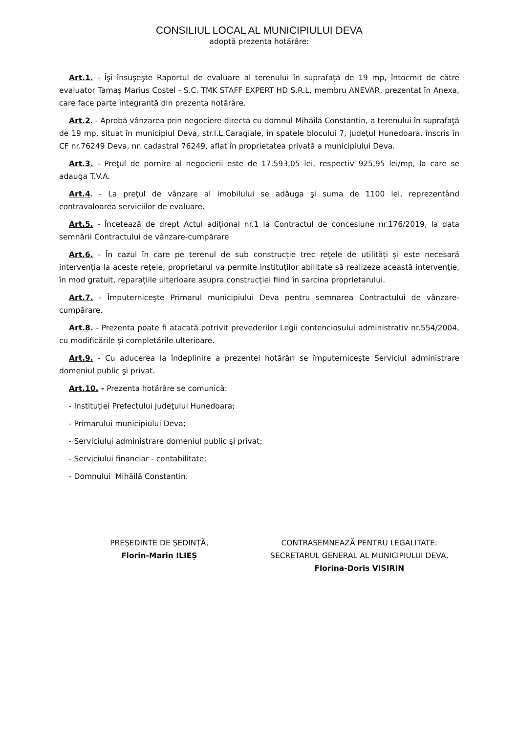CONSILIUL LOCAL AL MUNICIPIULUI DEVA
adoptă prezenta hotărâre:
Art.1. - Îşi însuşeşte Raportul de evaluare al terenului în suprafață de 19 mp, întocmit de către evaluator Tamaș Marius Costel - S.C. TMK STAFF EXPERT HD S.R.L, membru ANEVAR, prezentat în Anexa, care face parte integrantă din prezenta hotărâre.
Art.2. - Aprobă vânzarea prin negociere directă cu domnul Mihăilă Constantin, a terenului în suprafaţă de 19 mp, situat în municipiul Deva, str.I.L.Caragiale, în spatele blocului 7, judeţul Hunedoara, înscris în CF nr.76249 Deva, nr. cadastral 76249, aflat în proprietatea privată a municipiului Deva.
Art.3. - Preţul de pornire al negocierii este de 17.593,05 lei, respectiv 925,95 lei/mp, la care se adauga T.V.A.
Art.4. - La preţul de vânzare al imobilului se adăuga şi suma de 1100 lei, reprezentând contravaloarea serviciilor de evaluare.
Art.5. - Încetează de drept Actul adițional nr.1 la Contractul de concesiune nr.176/2019, la data semnării Contractului de vânzare-cumpărare
Art.6. - În cazul în care pe terenul de sub construcție trec rețele de utilități și este necesară intervenția la aceste rețele, proprietarul va permite instituților abilitate să realizeze această intervenție, în mod gratuit, reparațiile ulterioare asupra construcției fiind în sarcina proprietarului.
Art.7. - Împuterniceşte Primarul municipiului Deva pentru semnarea Contractului de vânzare-cumpărare.
Art.8. - Prezenta poate fi atacată potrivit prevederilor Legii contenciosului administrativ nr.554/2004, cu modificările și completările ulterioare.
Art.9. - Cu aducerea la îndeplinire a prezentei hotărâri se împuterniceşte Serviciul administrare domeniul public şi privat.
Art.10. - Prezenta hotărâre se comunică:
- Instituţiei Prefectului judeţului Hunedoara;
- Primarului municipiului Deva;
- Serviciului administrare domeniul public şi privat;
- Serviciului financiar - contabilitate;
- Domnului Mihăilă Constantin.
PREȘEDINTE DE ȘEDINȚĂ,
Florin-Marin ILIEȘ
CONTRASEMNEAZĂ PENTRU LEGALITATE:
SECRETARUL GENERAL AL MUNICIPIULUI DEVA,
Florina-Doris VISIRIN